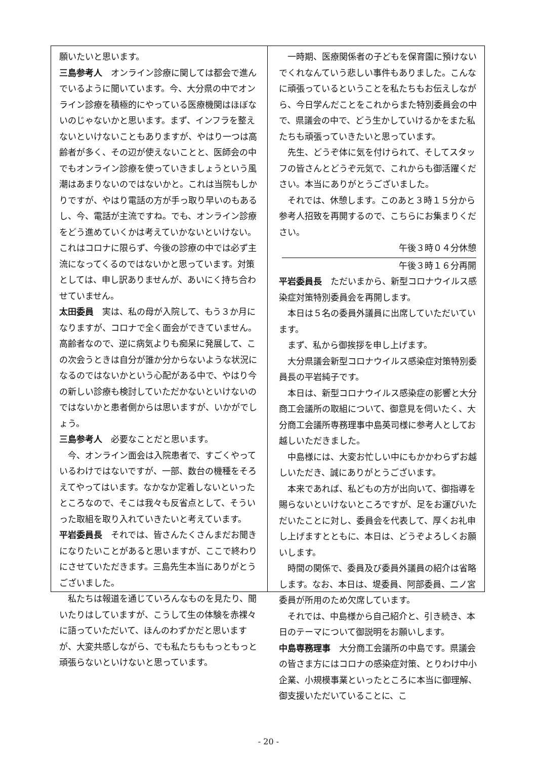願いたいと思います。
三島参考人　オンライン診療に関しては都会で進んでいるように聞いています。今、大分県の中でオンライン診療を積極的にやっている医療機関はほぼないのじゃないかと思います。まず、インフラを整えないといけないこともありますが、やはり一つは高齢者が多く、その辺が使えないことと、医師会の中でもオンライン診療を使っていきましょうという風潮はあまりないのではないかと。これは当院もしかりですが、やはり電話の方が手っ取り早いのもあるし、今、電話が主流ですね。でも、オンライン診療をどう進めていくかは考えていかないといけない。これはコロナに限らず、今後の診療の中では必ず主流になってくるのではないかと思っています。対策としては、申し訳ありませんが、あいにく持ち合わせていません。
太田委員　実は、私の母が入院して、もう３か月になりますが、コロナで全く面会ができていません。高齢者なので、逆に病気よりも痴呆に発展して、この次会うときは自分が誰か分からないような状況になるのではないかという心配がある中で、やはり今の新しい診療も検討していただかないといけないのではないかと患者側からは思いますが、いかがでしょう。
三島参考人　必要なことだと思います。
今、オンライン面会は入院患者で、すごくやっているわけではないですが、一部、数台の機種をそろえてやってはいます。なかなか定着しないといったところなので、そこは我々も反省点として、そういった取組を取り入れていきたいと考えています。
平岩委員長　それでは、皆さんたくさんまだお聞きになりたいことがあると思いますが、ここで終わりにさせていただきます。三島先生本当にありがとうございました。
私たちは報道を通じていろんなものを見たり、聞いたりはしていますが、こうして生の体験を赤裸々に語っていただいて、ほんのわずかだと思いますが、大変共感しながら、でも私たちももっともっと頑張らないといけないと思っています。
一時期、医療関係者の子どもを保育園に預けないでくれなんていう悲しい事件もありました。こんなに頑張っているということを私たちもお伝えしながら、今日学んだことをこれからまた特別委員会の中で、県議会の中で、どう生かしていけるかをまた私たちも頑張っていきたいと思っています。
先生、どうぞ体に気を付けられて、そしてスタッフの皆さんとどうぞ元気で、これからも御活躍ください。本当にありがとうございました。
それでは、休憩します。このあと３時１５分から参考人招致を再開するので、こちらにお集まりください。
午後３時０４分休憩
午後３時１６分再開
平岩委員長　ただいまから、新型コロナウイルス感染症対策特別委員会を再開します。
本日は５名の委員外議員に出席していただいています。
まず、私から御挨拶を申し上げます。
大分県議会新型コロナウイルス感染症対策特別委員長の平岩純子です。
本日は、新型コロナウイルス感染症の影響と大分商工会議所の取組について、御意見を伺いたく、大分商工会議所専務理事中島英司様に参考人としてお越しいただきました。
中島様には、大変お忙しい中にもかかわらずお越しいただき、誠にありがとうございます。
本来であれば、私どもの方が出向いて、御指導を賜らないといけないところですが、足をお運びいただいたことに対し、委員会を代表して、厚くお礼申し上げますとともに、本日は、どうぞよろしくお願いします。
時間の関係で、委員及び委員外議員の紹介は省略します。なお、本日は、堤委員、阿部委員、二ノ宮委員が所用のため欠席しています。
それでは、中島様から自己紹介と、引き続き、本日のテーマについて御説明をお願いします。
中島専務理事　大分商工会議所の中島です。県議会の皆さま方にはコロナの感染症対策、とりわけ中小企業、小規模事業といったところに本当に御理解、御支援いただいていることに、こ
- 20 -